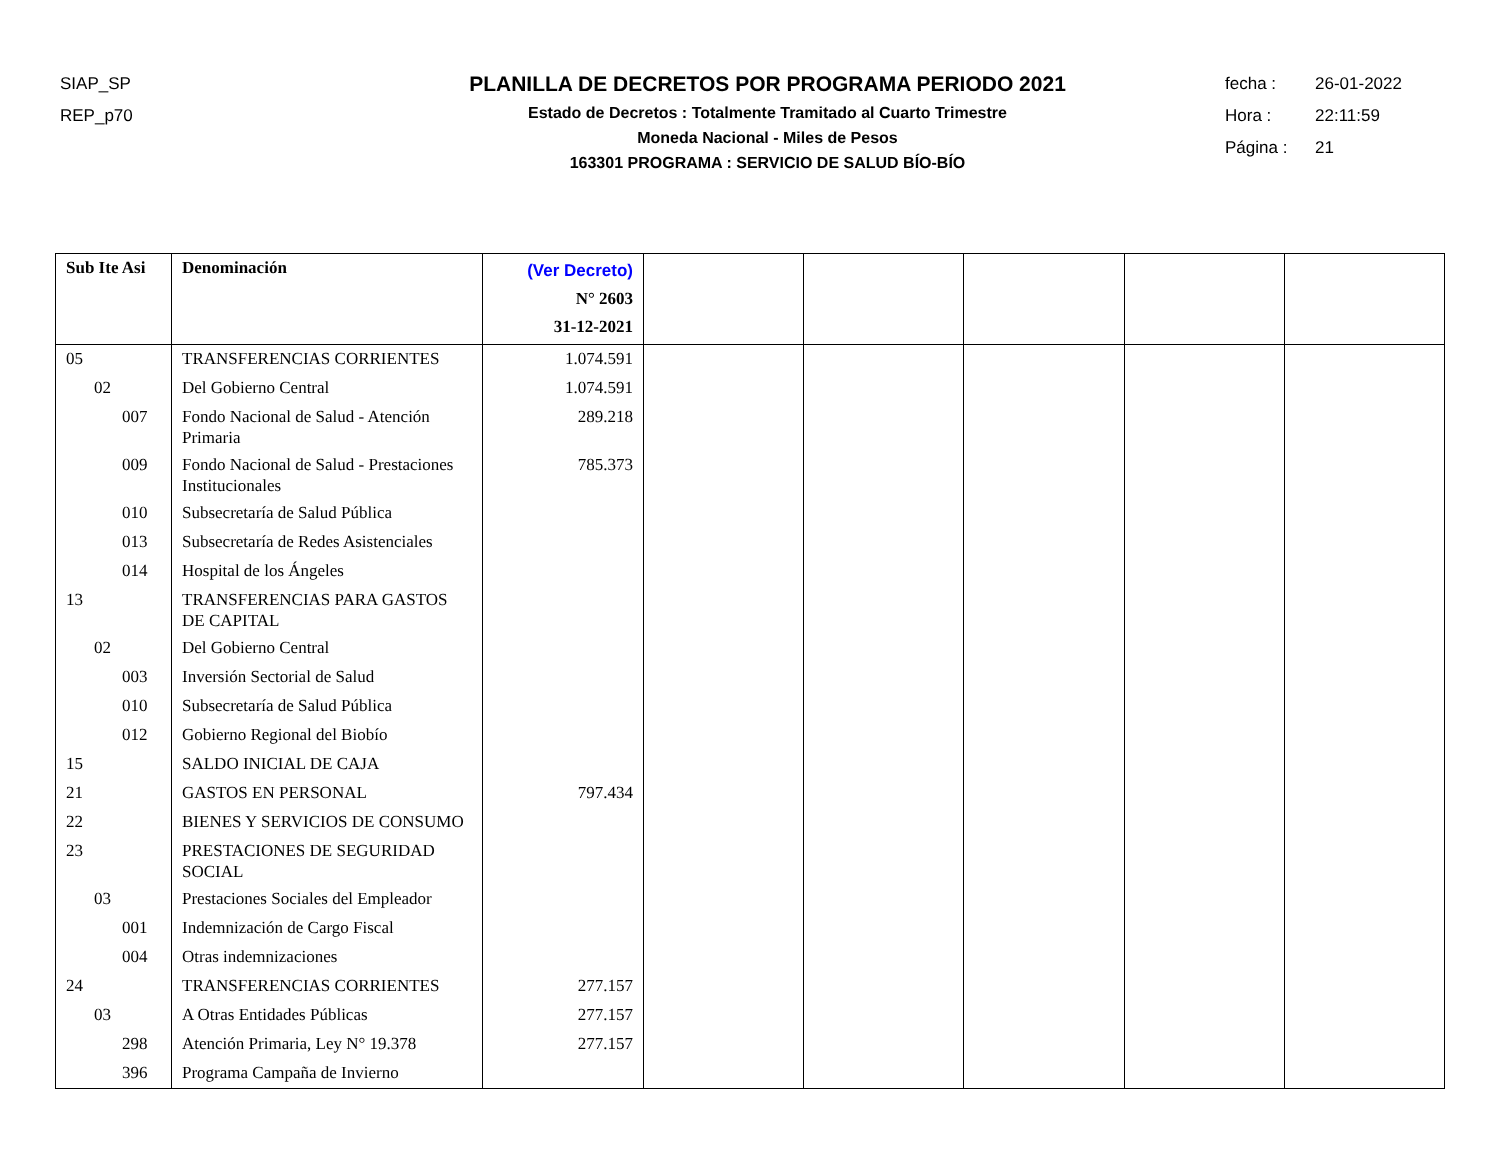SIAP_SP
REP_p70
PLANILLA DE DECRETOS POR PROGRAMA PERIODO 2021
Estado de Decretos : Totalmente Tramitado al Cuarto Trimestre
Moneda Nacional - Miles de Pesos
163301 PROGRAMA : SERVICIO DE SALUD BÍO-BÍO
fecha : 26-01-2022
Hora : 22:11:59
Página : 21
| Sub Ite Asi | Denominación | (Ver Decreto) N° 2603 31-12-2021 | | | | | |
| --- | --- | --- | --- | --- | --- | --- | --- |
| 05 | TRANSFERENCIAS CORRIENTES | 1.074.591 | | | | | |
| 02 | Del Gobierno Central | 1.074.591 | | | | | |
| 007 | Fondo Nacional de Salud - Atención Primaria | 289.218 | | | | | |
| 009 | Fondo Nacional de Salud - Prestaciones Institucionales | 785.373 | | | | | |
| 010 | Subsecretaría de Salud Pública | | | | | | |
| 013 | Subsecretaría de Redes Asistenciales | | | | | | |
| 014 | Hospital de los Ángeles | | | | | | |
| 13 | TRANSFERENCIAS PARA GASTOS DE CAPITAL | | | | | | |
| 02 | Del Gobierno Central | | | | | | |
| 003 | Inversión Sectorial de Salud | | | | | | |
| 010 | Subsecretaría de Salud Pública | | | | | | |
| 012 | Gobierno Regional del Biobío | | | | | | |
| 15 | SALDO INICIAL DE CAJA | | | | | | |
| 21 | GASTOS EN PERSONAL | 797.434 | | | | | |
| 22 | BIENES Y SERVICIOS DE CONSUMO | | | | | | |
| 23 | PRESTACIONES DE SEGURIDAD SOCIAL | | | | | | |
| 03 | Prestaciones Sociales del Empleador | | | | | | |
| 001 | Indemnización de Cargo Fiscal | | | | | | |
| 004 | Otras indemnizaciones | | | | | | |
| 24 | TRANSFERENCIAS CORRIENTES | 277.157 | | | | | |
| 03 | A Otras Entidades Públicas | 277.157 | | | | | |
| 298 | Atención Primaria, Ley N° 19.378 | 277.157 | | | | | |
| 396 | Programa Campaña de Invierno | | | | | | |